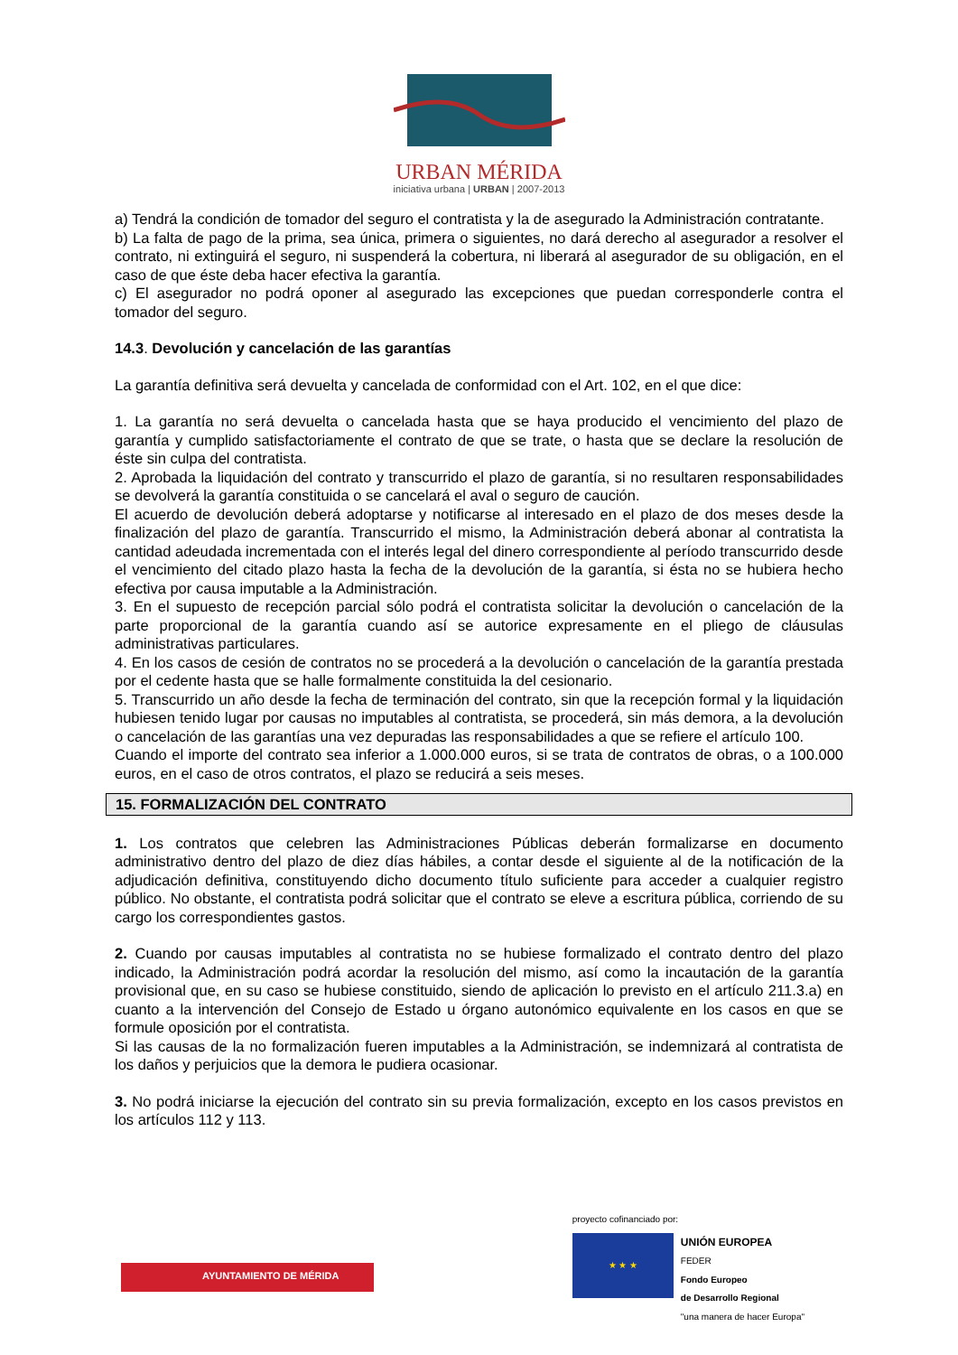URBAN MÉRIDA
iniciativa urbana | URBAN | 2007-2013
a) Tendrá la condición de tomador del seguro el contratista y la de asegurado la Administración contratante.
b) La falta de pago de la prima, sea única, primera o siguientes, no dará derecho al asegurador a resolver el contrato, ni extinguirá el seguro, ni suspenderá la cobertura, ni liberará al asegurador de su obligación, en el caso de que éste deba hacer efectiva la garantía.
c) El asegurador no podrá oponer al asegurado las excepciones que puedan corresponderle contra el tomador del seguro.
14.3. Devolución y cancelación de las garantías
La garantía definitiva será devuelta y cancelada de conformidad con el Art. 102, en el que dice:
1. La garantía no será devuelta o cancelada hasta que se haya producido el vencimiento del plazo de garantía y cumplido satisfactoriamente el contrato de que se trate, o hasta que se declare la resolución de éste sin culpa del contratista.
2. Aprobada la liquidación del contrato y transcurrido el plazo de garantía, si no resultaren responsabilidades se devolverá la garantía constituida o se cancelará el aval o seguro de caución.
El acuerdo de devolución deberá adoptarse y notificarse al interesado en el plazo de dos meses desde la finalización del plazo de garantía. Transcurrido el mismo, la Administración deberá abonar al contratista la cantidad adeudada incrementada con el interés legal del dinero correspondiente al período transcurrido desde el vencimiento del citado plazo hasta la fecha de la devolución de la garantía, si ésta no se hubiera hecho efectiva por causa imputable a la Administración.
3. En el supuesto de recepción parcial sólo podrá el contratista solicitar la devolución o cancelación de la parte proporcional de la garantía cuando así se autorice expresamente en el pliego de cláusulas administrativas particulares.
4. En los casos de cesión de contratos no se procederá a la devolución o cancelación de la garantía prestada por el cedente hasta que se halle formalmente constituida la del cesionario.
5. Transcurrido un año desde la fecha de terminación del contrato, sin que la recepción formal y la liquidación hubiesen tenido lugar por causas no imputables al contratista, se procederá, sin más demora, a la devolución o cancelación de las garantías una vez depuradas las responsabilidades a que se refiere el artículo 100.
Cuando el importe del contrato sea inferior a 1.000.000 euros, si se trata de contratos de obras, o a 100.000 euros, en el caso de otros contratos, el plazo se reducirá a seis meses.
15. FORMALIZACIÓN DEL CONTRATO
1. Los contratos que celebren las Administraciones Públicas deberán formalizarse en documento administrativo dentro del plazo de diez días hábiles, a contar desde el siguiente al de la notificación de la adjudicación definitiva, constituyendo dicho documento título suficiente para acceder a cualquier registro público. No obstante, el contratista podrá solicitar que el contrato se eleve a escritura pública, corriendo de su cargo los correspondientes gastos.
2. Cuando por causas imputables al contratista no se hubiese formalizado el contrato dentro del plazo indicado, la Administración podrá acordar la resolución del mismo, así como la incautación de la garantía provisional que, en su caso se hubiese constituido, siendo de aplicación lo previsto en el artículo 211.3.a) en cuanto a la intervención del Consejo de Estado u órgano autonómico equivalente en los casos en que se formule oposición por el contratista.
Si las causas de la no formalización fueren imputables a la Administración, se indemnizará al contratista de los daños y perjuicios que la demora le pudiera ocasionar.
3. No podrá iniciarse la ejecución del contrato sin su previa formalización, excepto en los casos previstos en los artículos 112 y 113.
AYUNTAMIENTO DE MÉRIDA
proyecto cofinanciado por:
★ ★ ★
UNIÓN EUROPEA
FEDER
Fondo Europeo
de Desarrollo Regional
"una manera de hacer Europa"